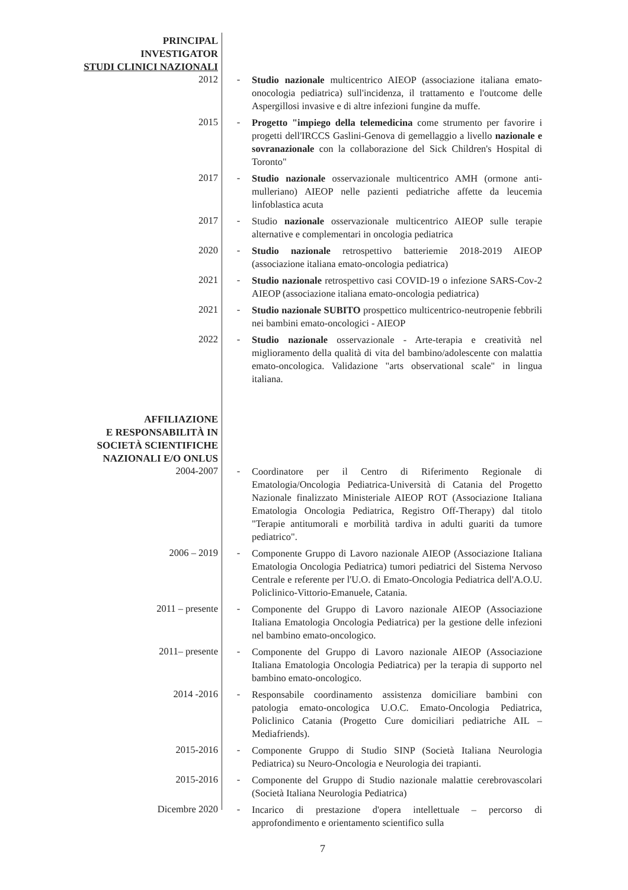PRINCIPAL
INVESTIGATOR
STUDI CLINICI NAZIONALI
2012 -
Studio nazionale multicentrico AIEOP (associazione italiana emato-onocologia pediatrica) sull'incidenza, il trattamento e l'outcome delle Aspergillosi invasive e di altre infezioni fungine da muffe.
2015 -
Progetto "impiego della telemedicina come strumento per favorire i progetti dell'IRCCS Gaslini-Genova di gemellaggio a livello nazionale e sovranazionale con la collaborazione del Sick Children's Hospital di Toronto"
2017 -
Studio nazionale osservazionale multicentrico AMH (ormone anti-mulleriano) AIEOP nelle pazienti pediatriche affette da leucemia linfoblastica acuta
2017 -
Studio nazionale osservazionale multicentrico AIEOP sulle terapie alternative e complementari in oncologia pediatrica
2020 -
Studio nazionale retrospettivo batteriemie 2018-2019 AIEOP (associazione italiana emato-oncologia pediatrica)
2021 -
Studio nazionale retrospettivo casi COVID-19 o infezione SARS-Cov-2 AIEOP (associazione italiana emato-oncologia pediatrica)
2021 -
Studio nazionale SUBITO prospettico multicentrico-neutropenie febbrili nei bambini emato-oncologici - AIEOP
2022 -
Studio nazionale osservazionale - Arte-terapia e creatività nel miglioramento della qualità di vita del bambino/adolescente con malattia emato-oncologica. Validazione "arts observational scale" in lingua italiana.
AFFILIAZIONE
E RESPONSABILITÀ IN
SOCIETÀ SCIENTIFICHE
NAZIONALI E/O ONLUS
2004-2007 -
Coordinatore per il Centro di Riferimento Regionale di Ematologia/Oncologia Pediatrica-Università di Catania del Progetto Nazionale finalizzato Ministeriale AIEOP ROT (Associazione Italiana Ematologia Oncologia Pediatrica, Registro Off-Therapy) dal titolo "Terapie antitumorali e morbilità tardiva in adulti guariti da tumore pediatrico".
2006 – 2019 -
Componente Gruppo di Lavoro nazionale AIEOP (Associazione Italiana Ematologia Oncologia Pediatrica) tumori pediatrici del Sistema Nervoso Centrale e referente per l'U.O. di Emato-Oncologia Pediatrica dell'A.O.U. Policlinico-Vittorio-Emanuele, Catania.
2011 – presente -
Componente del Gruppo di Lavoro nazionale AIEOP (Associazione Italiana Ematologia Oncologia Pediatrica) per la gestione delle infezioni nel bambino emato-oncologico.
2011– presente -
Componente del Gruppo di Lavoro nazionale AIEOP (Associazione Italiana Ematologia Oncologia Pediatrica) per la terapia di supporto nel bambino emato-oncologico.
2014 -2016 -
Responsabile coordinamento assistenza domiciliare bambini con patologia emato-oncologica U.O.C. Emato-Oncologia Pediatrica, Policlinico Catania (Progetto Cure domiciliari pediatriche AIL – Mediafriends).
2015-2016 -
Componente Gruppo di Studio SINP (Società Italiana Neurologia Pediatrica) su Neuro-Oncologia e Neurologia dei trapianti.
2015-2016 -
Componente del Gruppo di Studio nazionale malattie cerebrovascolari (Società Italiana Neurologia Pediatrica)
Dicembre 2020 -
Incarico di prestazione d'opera intellettuale – percorso di approfondimento e orientamento scientifico sulla
7